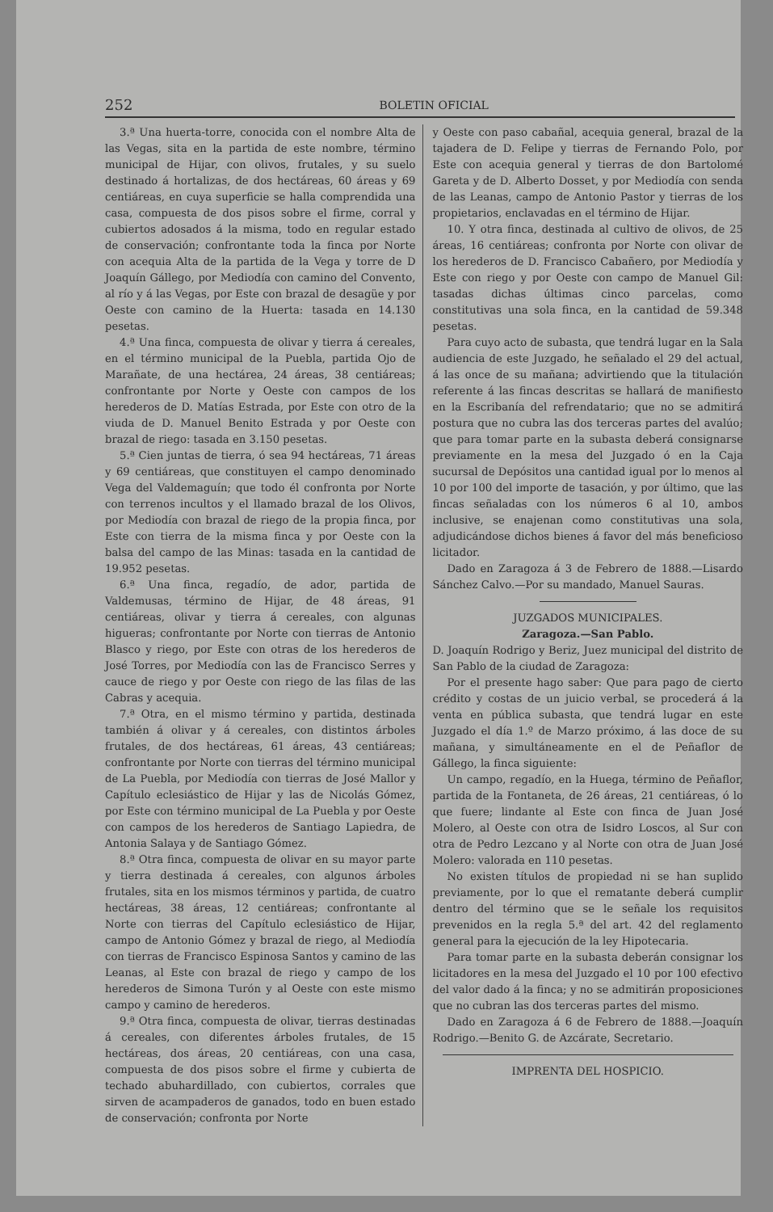252 BOLETIN OFICIAL
3.ª Una huerta-torre, conocida con el nombre Alta de las Vegas, sita en la partida de este nombre, término municipal de Hijar, con olivos, frutales, y su suelo destinado á hortalizas, de dos hectáreas, 60 áreas y 69 centiáreas, en cuya superficie se halla comprendida una casa, compuesta de dos pisos sobre el firme, corral y cubiertos adosados á la misma, todo en regular estado de conservación; confrontante toda la finca por Norte con acequia Alta de la partida de la Vega y torre de D Joaquín Gállego, por Mediodía con camino del Convento, al río y á las Vegas, por Este con brazal de desagüe y por Oeste con camino de la Huerta: tasada en 14.130 pesetas.
4.ª Una finca, compuesta de olivar y tierra á cereales, en el término municipal de la Puebla, partida Ojo de Marañate, de una hectárea, 24 áreas, 38 centiáreas; confrontante por Norte y Oeste con campos de los herederos de D. Matías Estrada, por Este con otro de la viuda de D. Manuel Benito Estrada y por Oeste con brazal de riego: tasada en 3.150 pesetas.
5.ª Cien juntas de tierra, ó sea 94 hectáreas, 71 áreas y 69 centiáreas, que constituyen el campo denominado Vega del Valdemaguín; que todo él confronta por Norte con terrenos incultos y el llamado brazal de los Olivos, por Mediodía con brazal de riego de la propia finca, por Este con tierra de la misma finca y por Oeste con la balsa del campo de las Minas: tasada en la cantidad de 19.952 pesetas.
6.ª Una finca, regadío, de ador, partida de Valdemusas, término de Hijar, de 48 áreas, 91 centiáreas, olivar y tierra á cereales, con algunas higueras; confrontante por Norte con tierras de Antonio Blasco y riego, por Este con otras de los herederos de José Torres, por Mediodía con las de Francisco Serres y cauce de riego y por Oeste con riego de las filas de las Cabras y acequia.
7.ª Otra, en el mismo término y partida, destinada también á olivar y á cereales, con distintos árboles frutales, de dos hectáreas, 61 áreas, 43 centiáreas; confrontante por Norte con tierras del término municipal de La Puebla, por Mediodía con tierras de José Mallor y Capítulo eclesiástico de Hijar y las de Nicolás Gómez, por Este con término municipal de La Puebla y por Oeste con campos de los herederos de Santiago Lapiedra, de Antonia Salaya y de Santiago Gómez.
8.ª Otra finca, compuesta de olivar en su mayor parte y tierra destinada á cereales, con algunos árboles frutales, sita en los mismos términos y partida, de cuatro hectáreas, 38 áreas, 12 centiáreas; confrontante al Norte con tierras del Capítulo eclesiástico de Hijar, campo de Antonio Gómez y brazal de riego, al Mediodía con tierras de Francisco Espinosa Santos y camino de las Leanas, al Este con brazal de riego y campo de los herederos de Simona Turón y al Oeste con este mismo campo y camino de herederos.
9.ª Otra finca, compuesta de olivar, tierras destinadas á cereales, con diferentes árboles frutales, de 15 hectáreas, dos áreas, 20 centiáreas, con una casa, compuesta de dos pisos sobre el firme y cubierta de techado abuhardillado, con cubiertos, corrales que sirven de acampaderos de ganados, todo en buen estado de conservación; confronta por Norte
y Oeste con paso cabañal, acequia general, brazal de la tajadera de D. Felipe y tierras de Fernando Polo, por Este con acequia general y tierras de don Bartolomé Gareta y de D. Alberto Dosset, y por Mediodía con senda de las Leanas, campo de Antonio Pastor y tierras de los propietarios, enclavadas en el término de Hijar.
10. Y otra finca, destinada al cultivo de olivos, de 25 áreas, 16 centiáreas; confronta por Norte con olivar de los herederos de D. Francisco Cabañero, por Mediodía y Este con riego y por Oeste con campo de Manuel Gil: tasadas dichas últimas cinco parcelas, como constitutivas una sola finca, en la cantidad de 59.348 pesetas.
Para cuyo acto de subasta, que tendrá lugar en la Sala audiencia de este Juzgado, he señalado el 29 del actual, á las once de su mañana; advirtiendo que la titulación referente á las fincas descritas se hallará de manifiesto en la Escribanía del refrendatario; que no se admitirá postura que no cubra las dos terceras partes del avalúo; que para tomar parte en la subasta deberá consignarse previamente en la mesa del Juzgado ó en la Caja sucursal de Depósitos una cantidad igual por lo menos al 10 por 100 del importe de tasación, y por último, que las fincas señaladas con los números 6 al 10, ambos inclusive, se enajenan como constitutivas una sola, adjudicándose dichos bienes á favor del más beneficioso licitador.
Dado en Zaragoza á 3 de Febrero de 1888.—Lisardo Sánchez Calvo.—Por su mandado, Manuel Sauras.
JUZGADOS MUNICIPALES.
Zaragoza.—San Pablo.
D. Joaquín Rodrigo y Beriz, Juez municipal del distrito de San Pablo de la ciudad de Zaragoza:
Por el presente hago saber: Que para pago de cierto crédito y costas de un juicio verbal, se procederá á la venta en pública subasta, que tendrá lugar en este Juzgado el día 1.º de Marzo próximo, á las doce de su mañana, y simultáneamente en el de Peñaflor de Gállego, la finca siguiente:
Un campo, regadío, en la Huega, término de Peñaflor, partida de la Fontaneta, de 26 áreas, 21 centiáreas, ó lo que fuere; lindante al Este con finca de Juan José Molero, al Oeste con otra de Isidro Loscos, al Sur con otra de Pedro Lezcano y al Norte con otra de Juan José Molero: valorada en 110 pesetas.
No existen títulos de propiedad ni se han suplido previamente, por lo que el rematante deberá cumplir dentro del término que se le señale los requisitos prevenidos en la regla 5.ª del art. 42 del reglamento general para la ejecución de la ley Hipotecaria.
Para tomar parte en la subasta deberán consignar los licitadores en la mesa del Juzgado el 10 por 100 efectivo del valor dado á la finca; y no se admitirán proposiciones que no cubran las dos terceras partes del mismo.
Dado en Zaragoza á 6 de Febrero de 1888.—Joaquín Rodrigo.—Benito G. de Azcárate, Secretario.
IMPRENTA DEL HOSPICIO.